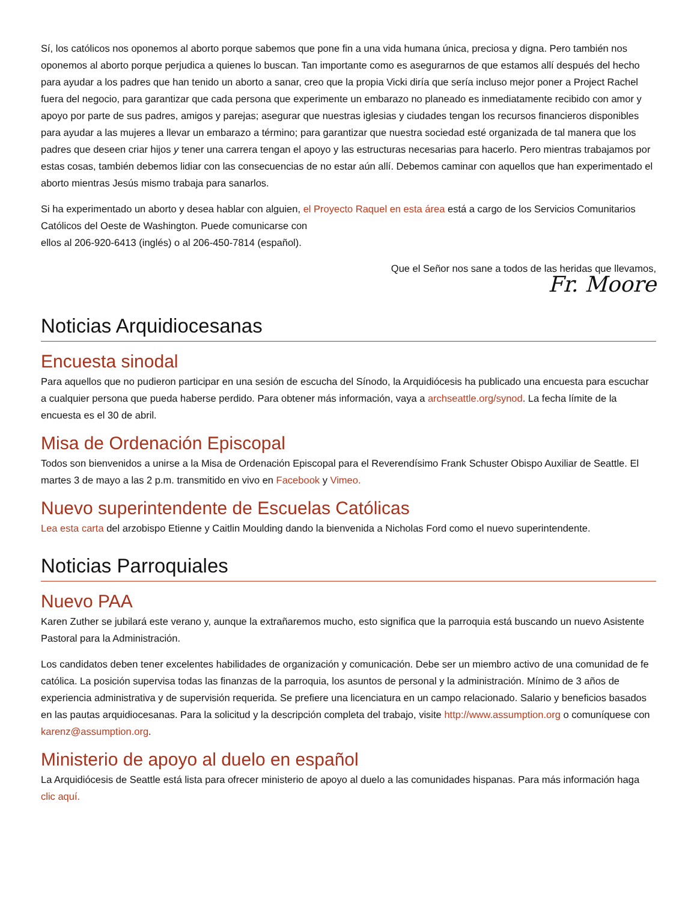Sí, los católicos nos oponemos al aborto porque sabemos que pone fin a una vida humana única, preciosa y digna. Pero también nos oponemos al aborto porque perjudica a quienes lo buscan. Tan importante como es asegurarnos de que estamos allí después del hecho para ayudar a los padres que han tenido un aborto a sanar, creo que la propia Vicki diría que sería incluso mejor poner a Project Rachel fuera del negocio, para garantizar que cada persona que experimente un embarazo no planeado es inmediatamente recibido con amor y apoyo por parte de sus padres, amigos y parejas; asegurar que nuestras iglesias y ciudades tengan los recursos financieros disponibles para ayudar a las mujeres a llevar un embarazo a término; para garantizar que nuestra sociedad esté organizada de tal manera que los padres que deseen criar hijos y tener una carrera tengan el apoyo y las estructuras necesarias para hacerlo. Pero mientras trabajamos por estas cosas, también debemos lidiar con las consecuencias de no estar aún allí. Debemos caminar con aquellos que han experimentado el aborto mientras Jesús mismo trabaja para sanarlos.
Si ha experimentado un aborto y desea hablar con alguien, el Proyecto Raquel en esta área está a cargo de los Servicios Comunitarios Católicos del Oeste de Washington. Puede comunicarse con
ellos al 206-920-6413 (inglés) o al 206-450-7814 (español).
Que el Señor nos sane a todos de las heridas que llevamos,
Fr. Moore
Noticias Arquidiocesanas
Encuesta sinodal
Para aquellos que no pudieron participar en una sesión de escucha del Sínodo, la Arquidiócesis ha publicado una encuesta para escuchar a cualquier persona que pueda haberse perdido. Para obtener más información, vaya a archseattle.org/synod. La fecha límite de la encuesta es el 30 de abril.
Misa de Ordenación Episcopal
Todos son bienvenidos a unirse a la Misa de Ordenación Episcopal para el Reverendísimo Frank Schuster Obispo Auxiliar de Seattle. El martes 3 de mayo a las 2 p.m. transmitido en vivo en Facebook y Vimeo.
Nuevo superintendente de Escuelas Católicas
Lea esta carta del arzobispo Etienne y Caitlin Moulding dando la bienvenida a Nicholas Ford como el nuevo superintendente.
Noticias Parroquiales
Nuevo PAA
Karen Zuther se jubilará este verano y, aunque la extrañaremos mucho, esto significa que la parroquia está buscando un nuevo Asistente Pastoral para la Administración.
Los candidatos deben tener excelentes habilidades de organización y comunicación. Debe ser un miembro activo de una comunidad de fe católica. La posición supervisa todas las finanzas de la parroquia, los asuntos de personal y la administración. Mínimo de 3 años de experiencia administrativa y de supervisión requerida. Se prefiere una licenciatura en un campo relacionado. Salario y beneficios basados en las pautas arquidiocesanas. Para la solicitud y la descripción completa del trabajo, visite http://www.assumption.org o comuníquese con karenz@assumption.org.
Ministerio de apoyo al duelo en español
La Arquidiócesis de Seattle está lista para ofrecer ministerio de apoyo al duelo a las comunidades hispanas. Para más información haga clic aquí.